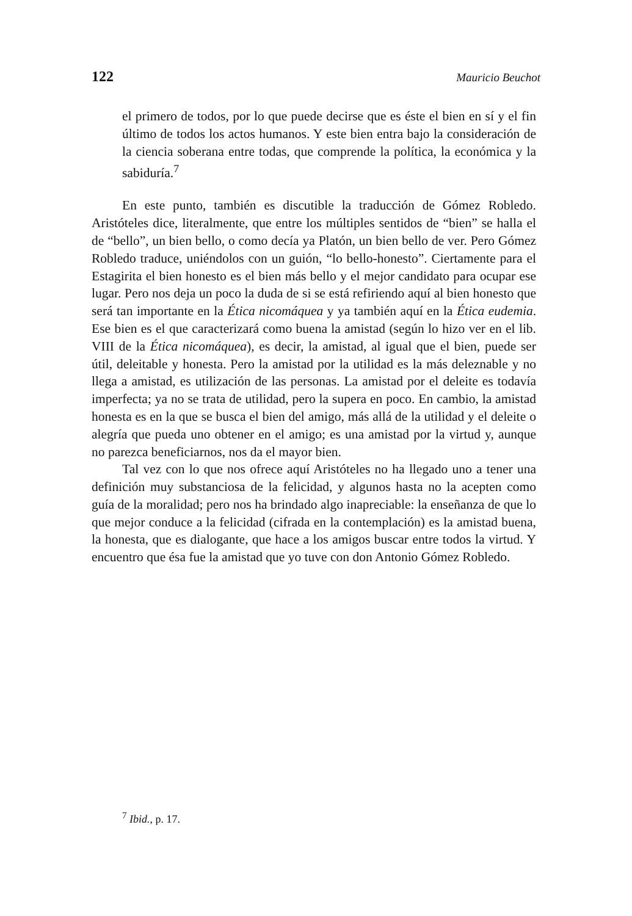122 Mauricio Beuchot
el primero de todos, por lo que puede decirse que es éste el bien en sí y el fin último de todos los actos humanos. Y este bien entra bajo la consideración de la ciencia soberana entre todas, que comprende la política, la económica y la sabiduría.<sup>7</sup>
En este punto, también es discutible la traducción de Gómez Robledo. Aristóteles dice, literalmente, que entre los múltiples sentidos de “bien” se halla el de “bello”, un bien bello, o como decía ya Platón, un bien bello de ver. Pero Gómez Robledo traduce, uniéndolos con un guión, “lo bello-honesto”. Ciertamente para el Estagirita el bien honesto es el bien más bello y el mejor candidato para ocupar ese lugar. Pero nos deja un poco la duda de si se está refiriendo aquí al bien honesto que será tan importante en la Ética nicomáquea y ya también aquí en la Ética eudemia. Ese bien es el que caracterizará como buena la amistad (según lo hizo ver en el lib. VIII de la Ética nicomáquea), es decir, la amistad, al igual que el bien, puede ser útil, deleitable y honesta. Pero la amistad por la utilidad es la más deleznable y no llega a amistad, es utilización de las personas. La amistad por el deleite es todavía imperfecta; ya no se trata de utilidad, pero la supera en poco. En cambio, la amistad honesta es en la que se busca el bien del amigo, más allá de la utilidad y el deleite o alegría que pueda uno obtener en el amigo; es una amistad por la virtud y, aunque no parezca beneficiarnos, nos da el mayor bien.
Tal vez con lo que nos ofrece aquí Aristóteles no ha llegado uno a tener una definición muy substanciosa de la felicidad, y algunos hasta no la acepten como guía de la moralidad; pero nos ha brindado algo inapreciable: la enseñanza de que lo que mejor conduce a la felicidad (cifrada en la contemplación) es la amistad buena, la honesta, que es dialogante, que hace a los amigos buscar entre todos la virtud. Y encuentro que ésa fue la amistad que yo tuve con don Antonio Gómez Robledo.
<sup>7</sup> Ibid., p. 17.